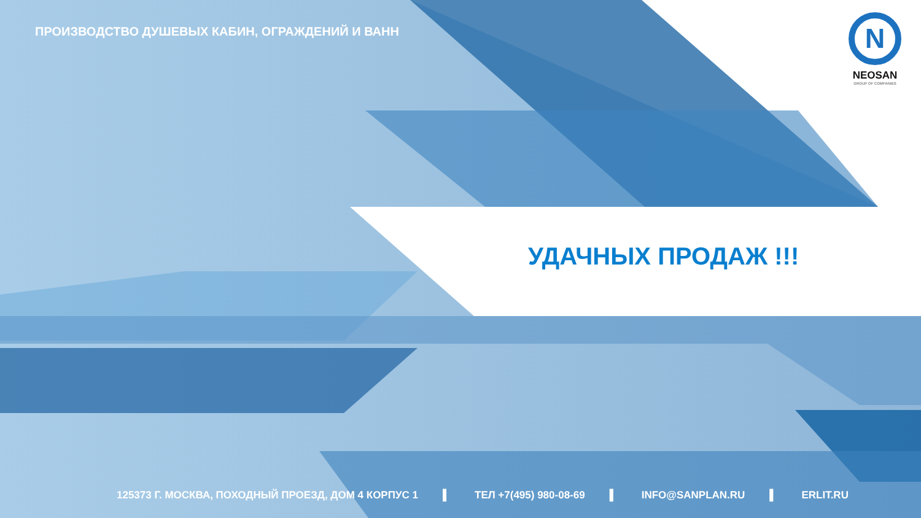ПРОИЗВОДСТВО ДУШЕВЫХ КАБИН, ОГРАЖДЕНИЙ И ВАНН
N
NEOSAN
GROUP OF COMPANIES
УДАЧНЫХ ПРОДАЖ !!!
125373 Г. МОСКВА, ПОХОДНЫЙ ПРОЕЗД, ДОМ 4 КОРПУС 1 ▌ ТЕЛ +7(495) 980-08-69 ▌ INFO@SANPLAN.RU ▌ ERLIT.RU